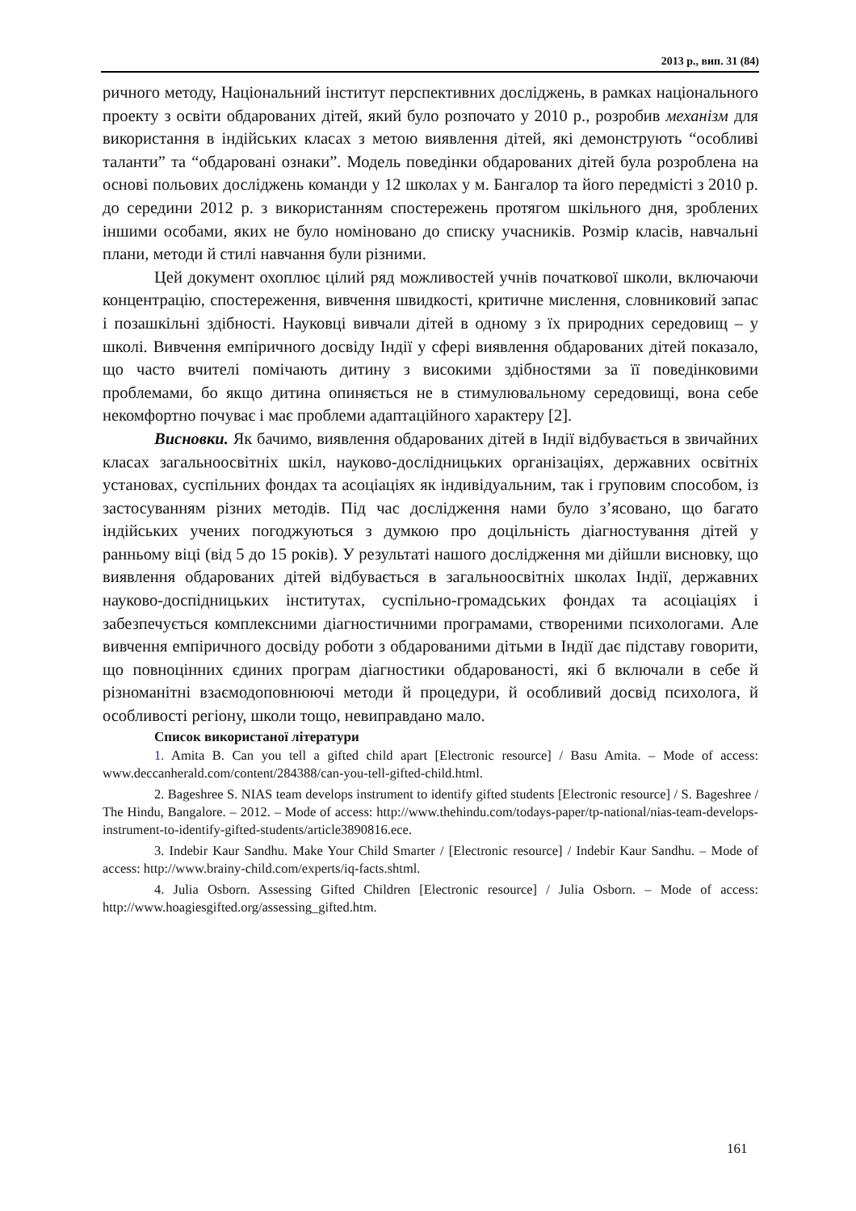2013 р., вип. 31 (84)
ричного методу, Національний інститут перспективних досліджень, в рамках національного проекту з освіти обдарованих дітей, який було розпочато у 2010 р., розробив механізм для використання в індійських класах з метою виявлення дітей, які демонструють “особливі таланти” та “обдаровані ознаки”. Модель поведінки обдарованих дітей була розроблена на основі польових досліджень команди у 12 школах у м. Бангалор та його передмісті з 2010 р. до середини 2012 р. з використанням спостережень протягом шкільного дня, зроблених іншими особами, яких не було номіновано до списку учасників. Розмір класів, навчальні плани, методи й стилі навчання були різними.
Цей документ охоплює цілий ряд можливостей учнів початкової школи, включаючи концентрацію, спостереження, вивчення швидкості, критичне мислення, словниковий запас і позашкільні здібності. Науковці вивчали дітей в одному з їх природних середовищ – у школі. Вивчення емпіричного досвіду Індії у сфері виявлення обдарованих дітей показало, що часто вчителі помічають дитину з високими здібностями за її поведінковими проблемами, бо якщо дитина опиняється не в стимулювальному середовищі, вона себе некомфортно почуває і має проблеми адаптаційного характеру [2].
Висновки. Як бачимо, виявлення обдарованих дітей в Індії відбувається в звичайних класах загальноосвітніх шкіл, науково-дослідницьких організаціях, державних освітніх установах, суспільних фондах та асоціаціях як індивідуальним, так і груповим способом, із застосуванням різних методів. Під час дослідження нами було з’ясовано, що багато індійських учених погоджуються з думкою про доцільність діагностування дітей у ранньому віці (від 5 до 15 років). У результаті нашого дослідження ми дійшли висновку, що виявлення обдарованих дітей відбувається в загальноосвітніх школах Індії, державних науково-доспідницьких інститутах, суспільно-громадських фондах та асоціаціях і забезпечується комплексними діагностичними програмами, створеними психологами. Але вивчення емпіричного досвіду роботи з обдарованими дітьми в Індії дає підставу говорити, що повноцінних єдиних програм діагностики обдарованості, які б включали в себе й різноманітні взаємодоповнюючі методи й процедури, й особливий досвід психолога, й особливості регіону, школи тощо, невиправдано мало.
Список використаної літератури
1. Amita B. Can you tell a gifted child apart [Electronic resource] / Basu Amita. – Mode of access: www.deccanherald.com/content/284388/can-you-tell-gifted-child.html.
2. Bageshree S. NIAS team develops instrument to identify gifted students [Electronic resource] / S. Bageshree / The Hindu, Bangalore. – 2012. – Mode of access: http://www.thehindu.com/todays-paper/tp-national/nias-team-develops-instrument-to-identify-gifted-students/article3890816.ece.
3. Indebir Kaur Sandhu. Make Your Child Smarter / [Electronic resource] / Indebir Kaur Sandhu. – Mode of access: http://www.brainy-child.com/experts/iq-facts.shtml.
4. Julia Osborn. Assessing Gifted Children [Electronic resource] / Julia Osborn. – Mode of access: http://www.hoagiesgifted.org/assessing_gifted.htm.
161